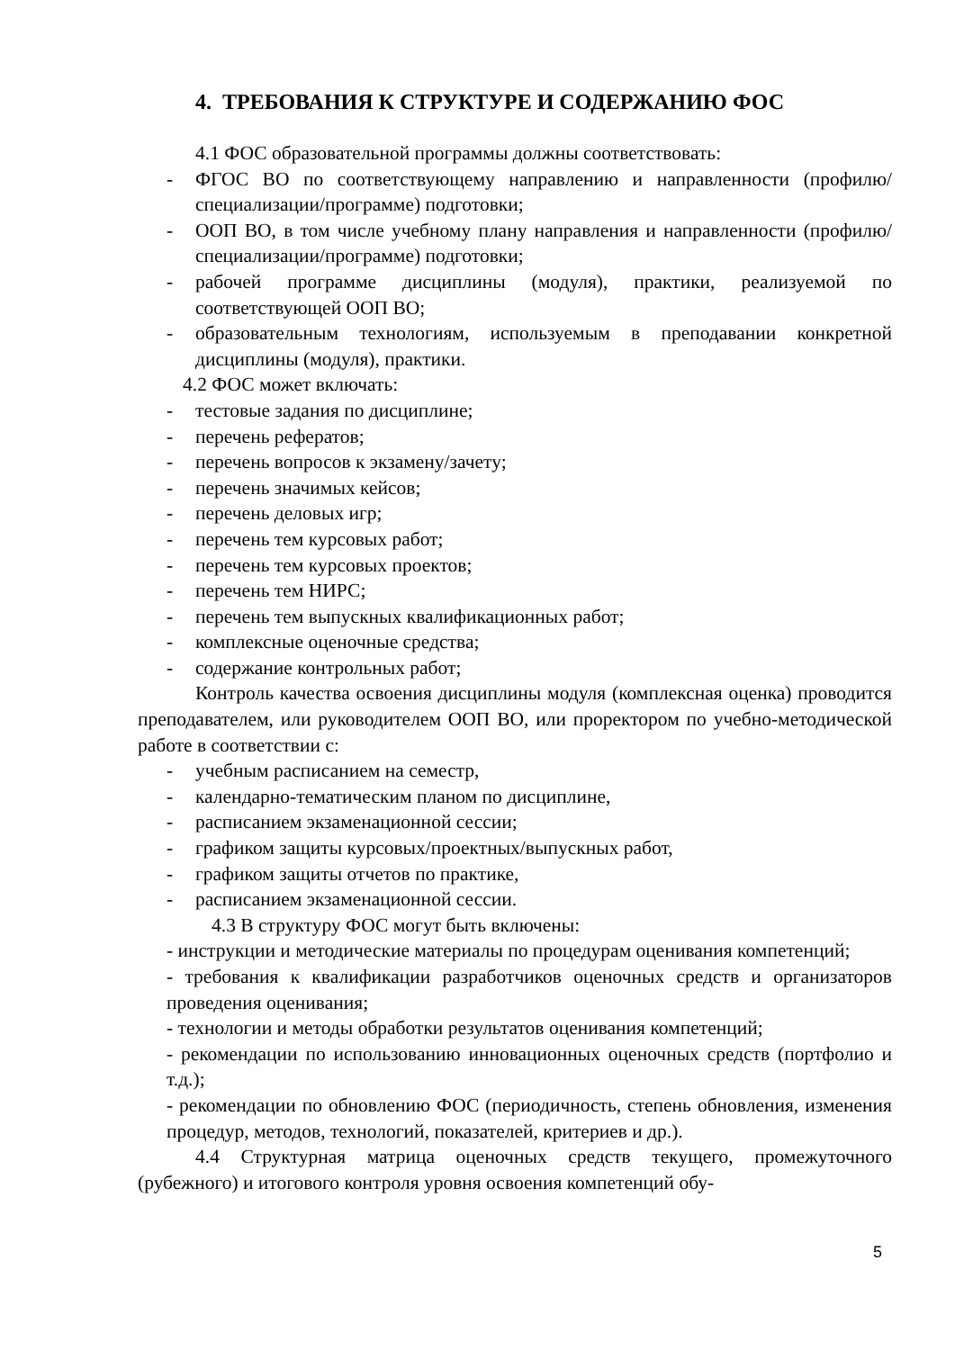4. ТРЕБОВАНИЯ К СТРУКТУРЕ И СОДЕРЖАНИЮ ФОС
4.1 ФОС образовательной программы должны соответствовать:
- ФГОС ВО по соответствующему направлению и направленности (профилю/специализации/программе) подготовки;
- ООП ВО, в том числе учебному плану направления и направленности (профилю/специализации/программе) подготовки;
- рабочей программе дисциплины (модуля), практики, реализуемой по соответствующей ООП ВО;
- образовательным технологиям, используемым в преподавании конкретной дисциплины (модуля), практики.
4.2 ФОС может включать:
- тестовые задания по дисциплине;
- перечень рефератов;
- перечень вопросов к экзамену/зачету;
- перечень значимых кейсов;
- перечень деловых игр;
- перечень тем курсовых работ;
- перечень тем курсовых проектов;
- перечень тем НИРС;
- перечень тем выпускных квалификационных работ;
- комплексные оценочные средства;
- содержание контрольных работ;
Контроль качества освоения дисциплины модуля (комплексная оценка) проводится преподавателем, или руководителем ООП ВО, или проректором по учебно-методической работе в соответствии с:
- учебным расписанием на семестр,
- календарно-тематическим планом по дисциплине,
- расписанием экзаменационной сессии;
- графиком защиты курсовых/проектных/выпускных работ,
- графиком защиты отчетов по практике,
- расписанием экзаменационной сессии.
4.3 В структуру ФОС могут быть включены:
- инструкции и методические материалы по процедурам оценивания компетенций;
- требования к квалификации разработчиков оценочных средств и организаторов проведения оценивания;
- технологии и методы обработки результатов оценивания компетенций;
- рекомендации по использованию инновационных оценочных средств (портфолио и т.д.);
- рекомендации по обновлению ФОС (периодичность, степень обновления, изменения процедур, методов, технологий, показателей, критериев и др.).
4.4 Структурная матрица оценочных средств текущего, промежуточного (рубежного) и итогового контроля уровня освоения компетенций обу-
5